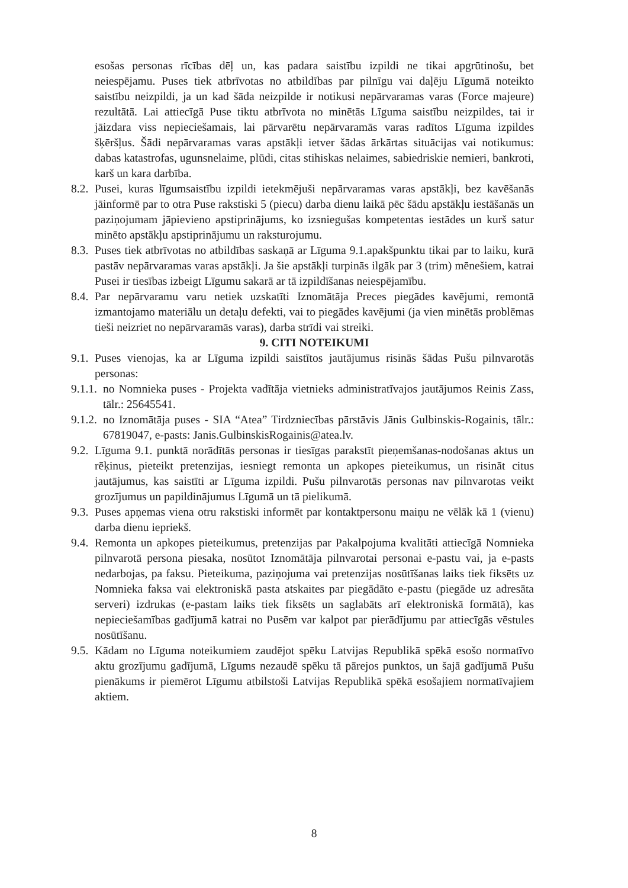esošas personas rīcības dēļ un, kas padara saistību izpildi ne tikai apgrūtinošu, bet neiespējamu. Puses tiek atbrīvotas no atbildības par pilnīgu vai daļēju Līgumā noteikto saistību neizpildi, ja un kad šāda neizpilde ir notikusi nepārvaramas varas (Force majeure) rezultātā. Lai attiecīgā Puse tiktu atbrīvota no minētās Līguma saistību neizpildes, tai ir jāizdara viss nepieciešamais, lai pārvarētu nepārvaramās varas radītos Līguma izpildes šķēršļus. Šādi nepārvaramas varas apstākļi ietver šādas ārkārtas situācijas vai notikumus: dabas katastrofas, ugunsnelaime, plūdi, citas stihiskas nelaimes, sabiedriskie nemieri, bankroti, karš un kara darbība.
8.2.
Pusei, kuras līgumsaistību izpildi ietekmējuši nepārvaramas varas apstākļi, bez kavēšanās jāinformē par to otra Puse rakstiski 5 (piecu) darba dienu laikā pēc šādu apstākļu iestāšanās un paziņojumam jāpievieno apstiprinājums, ko izsniegušas kompetentas iestādes un kurš satur minēto apstākļu apstiprinājumu un raksturojumu.
8.3.
Puses tiek atbrīvotas no atbildības saskaņā ar Līguma 9.1.apakšpunktu tikai par to laiku, kurā pastāv nepārvaramas varas apstākļi. Ja šie apstākļi turpinās ilgāk par 3 (trim) mēnešiem, katrai Pusei ir tiesības izbeigt Līgumu sakarā ar tā izpildīšanas neiespējamību.
8.4.
Par nepārvaramu varu netiek uzskatīti Iznomātāja Preces piegādes kavējumi, remontā izmantojamo materiālu un detaļu defekti, vai to piegādes kavējumi (ja vien minētās problēmas tieši neizriet no nepārvaramās varas), darba strīdi vai streiki.
9. CITI NOTEIKUMI
9.1.
Puses vienojas, ka ar Līguma izpildi saistītos jautājumus risinās šādas Pušu pilnvarotās personas:
9.1.1.
no Nomnieka puses - Projekta vadītāja vietnieks administratīvajos jautājumos Reinis Zass, tālr.: 25645541.
9.1.2.
no Iznomātāja puses - SIA “Atea” Tirdzniecības pārstāvis Jānis Gulbinskis-Rogainis, tālr.: 67819047, e-pasts: Janis.GulbinskisRogainis@atea.lv.
9.2.
Līguma 9.1. punktā norādītās personas ir tiesīgas parakstīt pieņemšanas-nodošanas aktus un rēķinus, pieteikt pretenzijas, iesniegt remonta un apkopes pieteikumus, un risināt citus jautājumus, kas saistīti ar Līguma izpildi. Pušu pilnvarotās personas nav pilnvarotas veikt grozījumus un papildinājumus Līgumā un tā pielikumā.
9.3.
Puses apņemas viena otru rakstiski informēt par kontaktpersonu maiņu ne vēlāk kā 1 (vienu) darba dienu iepriekš.
9.4.
Remonta un apkopes pieteikumus, pretenzijas par Pakalpojuma kvalitāti attiecīgā Nomnieka pilnvarotā persona piesaka, nosūtot Iznomātāja pilnvarotai personai e-pastu vai, ja e-pasts nedarbojas, pa faksu. Pieteikuma, paziņojuma vai pretenzijas nosūtīšanas laiks tiek fiksēts uz Nomnieka faksa vai elektroniskā pasta atskaites par piegādāto e-pastu (piegāde uz adresāta serveri) izdrukas (e-pastam laiks tiek fiksēts un saglabāts arī elektroniskā formātā), kas nepieciešamības gadījumā katrai no Pusēm var kalpot par pierādījumu par attiecīgās vēstules nosūtīšanu.
9.5.
Kādam no Līguma noteikumiem zaudējot spēku Latvijas Republikā spēkā esošo normatīvo aktu grozījumu gadījumā, Līgums nezaudē spēku tā pārejos punktos, un šajā gadījumā Pušu pienākums ir piemērot Līgumu atbilstoši Latvijas Republikā spēkā esošajiem normatīvajiem aktiem.
8